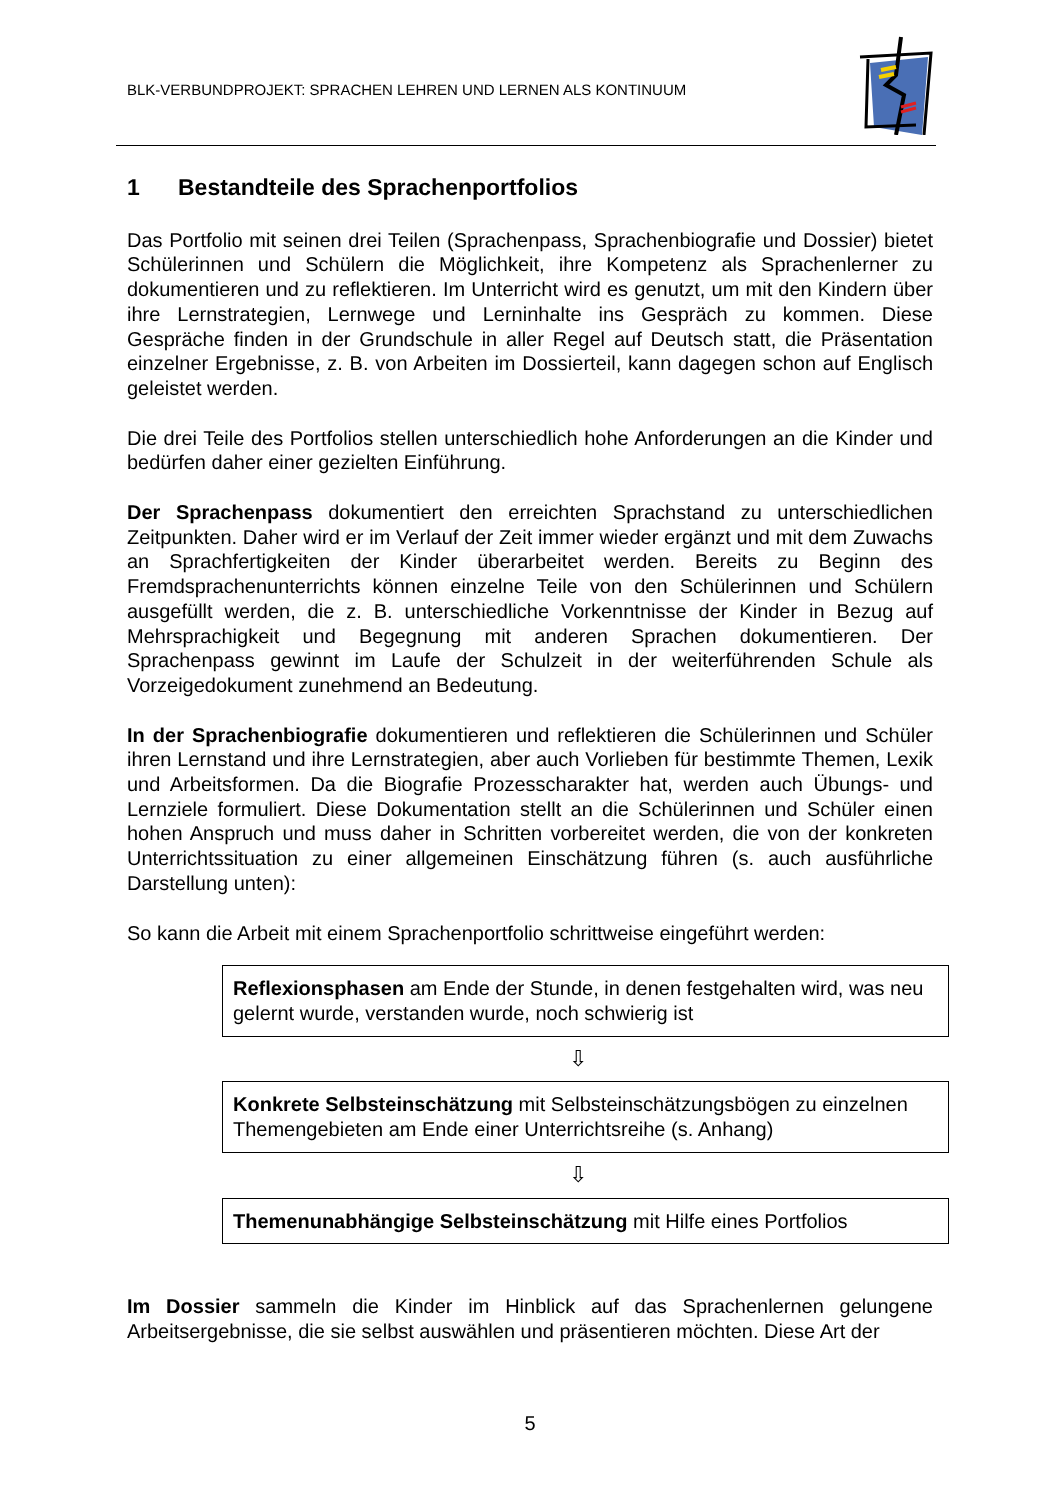BLK-VERBUNDPROJEKT: SPRACHEN LEHREN UND LERNEN ALS KONTINUUM
1 Bestandteile des Sprachenportfolios
Das Portfolio mit seinen drei Teilen (Sprachenpass, Sprachenbiografie und Dossier) bietet Schülerinnen und Schülern die Möglichkeit, ihre Kompetenz als Sprachenlerner zu dokumentieren und zu reflektieren. Im Unterricht wird es genutzt, um mit den Kindern über ihre Lernstrategien, Lernwege und Lerninhalte ins Gespräch zu kommen. Diese Gespräche finden in der Grundschule in aller Regel auf Deutsch statt, die Präsentation einzelner Ergebnisse, z. B. von Arbeiten im Dossierteil, kann dagegen schon auf Englisch geleistet werden.
Die drei Teile des Portfolios stellen unterschiedlich hohe Anforderungen an die Kinder und bedürfen daher einer gezielten Einführung.
Der Sprachenpass dokumentiert den erreichten Sprachstand zu unterschiedlichen Zeitpunkten. Daher wird er im Verlauf der Zeit immer wieder ergänzt und mit dem Zuwachs an Sprachfertigkeiten der Kinder überarbeitet werden. Bereits zu Beginn des Fremdsprachenunterrichts können einzelne Teile von den Schülerinnen und Schülern ausgefüllt werden, die z. B. unterschiedliche Vorkenntnisse der Kinder in Bezug auf Mehrsprachigkeit und Begegnung mit anderen Sprachen dokumentieren. Der Sprachenpass gewinnt im Laufe der Schulzeit in der weiterführenden Schule als Vorzeigedokument zunehmend an Bedeutung.
In der Sprachenbiografie dokumentieren und reflektieren die Schülerinnen und Schüler ihren Lernstand und ihre Lernstrategien, aber auch Vorlieben für bestimmte Themen, Lexik und Arbeitsformen. Da die Biografie Prozesscharakter hat, werden auch Übungs- und Lernziele formuliert. Diese Dokumentation stellt an die Schülerinnen und Schüler einen hohen Anspruch und muss daher in Schritten vorbereitet werden, die von der konkreten Unterrichtssituation zu einer allgemeinen Einschätzung führen (s. auch ausführliche Darstellung unten):
So kann die Arbeit mit einem Sprachenportfolio schrittweise eingeführt werden:
Reflexionsphasen am Ende der Stunde, in denen festgehalten wird, was neu gelernt wurde, verstanden wurde, noch schwierig ist
⇩
Konkrete Selbsteinschätzung mit Selbsteinschätzungsbögen zu einzelnen Themengebieten am Ende einer Unterrichtsreihe (s. Anhang)
⇩
Themenunabhängige Selbsteinschätzung mit Hilfe eines Portfolios
Im Dossier sammeln die Kinder im Hinblick auf das Sprachenlernen gelungene Arbeitsergebnisse, die sie selbst auswählen und präsentieren möchten. Diese Art der
5